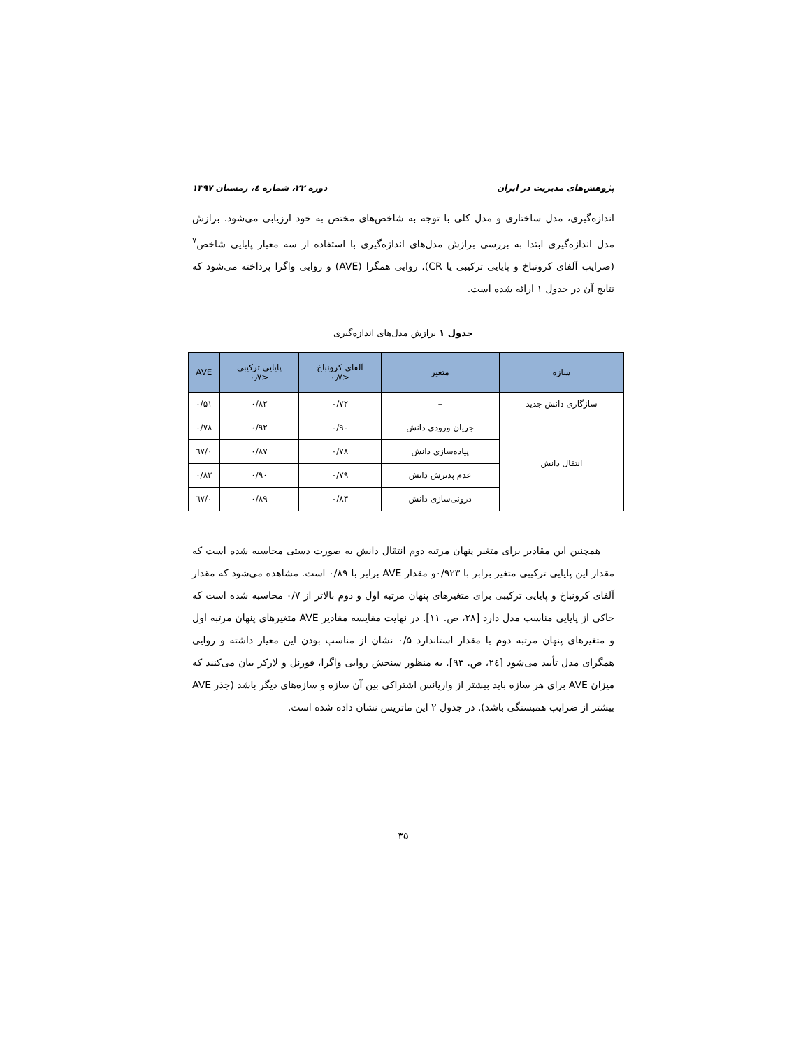پژوهش‌های مدیریت در ایران دوره ۲۲، شماره ٤، زمستان ۱۳۹۷
اندازه‌گیری، مدل ساختاری و مدل کلی با توجه به شاخص‌های مختص به خود ارزیابی می‌شود. برازش مدل اندازه‌گیری ابتدا به بررسی برازش مدل‌های اندازه‌گیری با استفاده از سه معیار پایایی شاخص<sup>۷</sup> (ضرایب آلفای کرونباخ و پایایی ترکیبی یا CR)، روایی همگرا (AVE) و روایی واگرا پرداخته می‌شود که نتایج آن در جدول ۱ ارائه شده است.
جدول ۱ برازش مدل‌های اندازه‌گیری
| سازه | متغیر | آلفای کرونباخ <۰٫۷ | پایایی ترکیبی <۰٫۷ | AVE |
| --- | --- | --- | --- | --- |
| سازگاری دانش جدید | – | ۰/۷۲ | ۰/۸۲ | ۰/۵۱ |
| انتقال دانش | جریان ورودی دانش | ۰/۹۰ | ۰/۹۲ | ۰/۷۸ |
| | پیاده‌سازی دانش | ۰/۷۸ | ۰/۸۷ | ۰/٦۷ |
| | عدم پذیرش دانش | ۰/۷۹ | ۰/۹۰ | ۰/۸۲ |
| | درونی‌سازی دانش | ۰/۸۳ | ۰/۸۹ | ۰/٦۷ |
همچنین این مقادیر برای متغیر پنهان مرتبه دوم انتقال دانش به صورت دستی محاسبه شده است که مقدار این پایایی ترکیبی متغیر برابر با ۰/۹۲۳و مقدار AVE برابر با ۰/۸۹ است. مشاهده می‌شود که مقدار آلفای کرونباخ و پایایی ترکیبی برای متغیرهای پنهان مرتبه اول و دوم بالاتر از ۰/۷ محاسبه شده است که حاکی از پایایی مناسب مدل دارد [۲۸، ص. ۱۱]. در نهایت مقایسه مقادیر AVE متغیرهای پنهان مرتبه اول و متغیرهای پنهان مرتبه دوم با مقدار استاندارد ۰/۵ نشان از مناسب بودن این معیار داشته و روایی همگرای مدل تأیید می‌شود [٢٤، ص. ۹۳]. به منظور سنجش روایی واگرا، فورنل و لارکر بیان می‌کنند که میزان AVE برای هر سازه باید بیشتر از واریانس اشتراکی بین آن سازه و سازه‌های دیگر باشد (جذر AVE بیشتر از ضرایب همبستگی باشد). در جدول ۲ این ماتریس نشان داده شده است.
۳۵